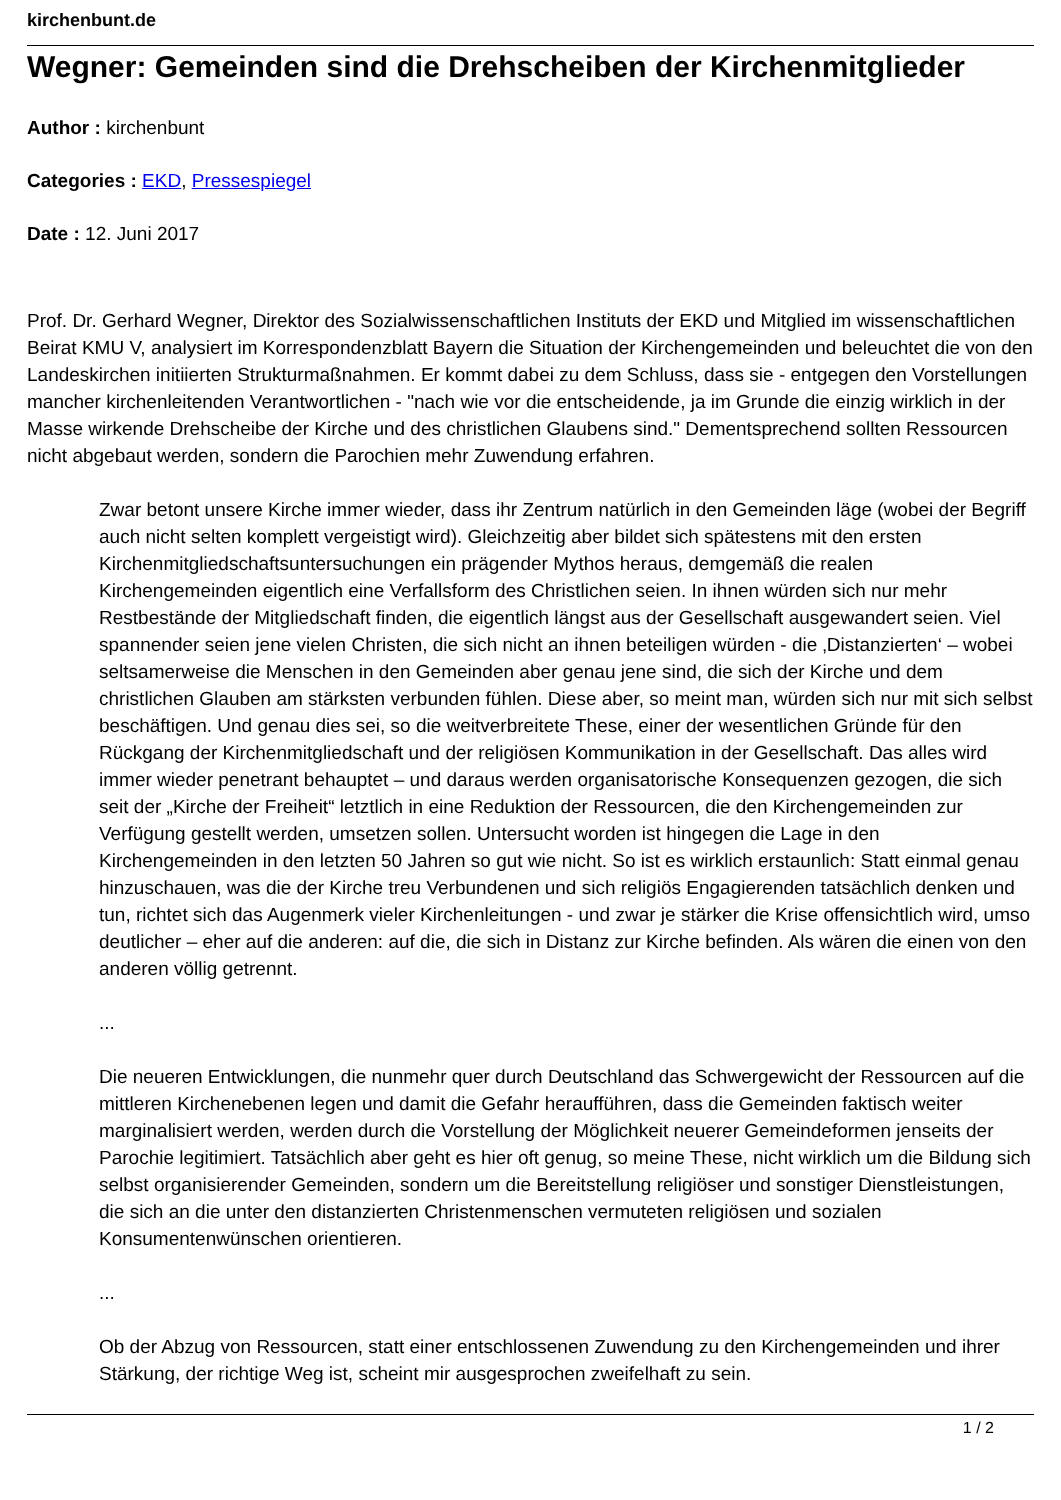kirchenbunt.de
Wegner: Gemeinden sind die Drehscheiben der Kirchenmitglieder
Author : kirchenbunt
Categories : EKD, Pressespiegel
Date : 12. Juni 2017
Prof. Dr. Gerhard Wegner, Direktor des Sozialwissenschaftlichen Instituts der EKD und Mitglied im wissenschaftlichen Beirat KMU V, analysiert im Korrespondenzblatt Bayern die Situation der Kirchengemeinden und beleuchtet die von den Landeskirchen initiierten Strukturmaßnahmen. Er kommt dabei zu dem Schluss, dass sie - entgegen den Vorstellungen mancher kirchenleitenden Verantwortlichen - "nach wie vor die entscheidende, ja im Grunde die einzig wirklich in der Masse wirkende Drehscheibe der Kirche und des christlichen Glaubens sind." Dementsprechend sollten Ressourcen nicht abgebaut werden, sondern die Parochien mehr Zuwendung erfahren.
Zwar betont unsere Kirche immer wieder, dass ihr Zentrum natürlich in den Gemeinden läge (wobei der Begriff auch nicht selten komplett vergeistigt wird). Gleichzeitig aber bildet sich spätestens mit den ersten Kirchenmitgliedschaftsuntersuchungen ein prägender Mythos heraus, demgemäß die realen Kirchengemeinden eigentlich eine Verfallsform des Christlichen seien. In ihnen würden sich nur mehr Restbestände der Mitgliedschaft finden, die eigentlich längst aus der Gesellschaft ausgewandert seien. Viel spannender seien jene vielen Christen, die sich nicht an ihnen beteiligen würden - die ‚Distanzierten‘ – wobei seltsamerweise die Menschen in den Gemeinden aber genau jene sind, die sich der Kirche und dem christlichen Glauben am stärksten verbunden fühlen. Diese aber, so meint man, würden sich nur mit sich selbst beschäftigen. Und genau dies sei, so die weitverbreitete These, einer der wesentlichen Gründe für den Rückgang der Kirchenmitgliedschaft und der religiösen Kommunikation in der Gesellschaft. Das alles wird immer wieder penetrant behauptet – und daraus werden organisatorische Konsequenzen gezogen, die sich seit der „Kirche der Freiheit“ letztlich in eine Reduktion der Ressourcen, die den Kirchengemeinden zur Verfügung gestellt werden, umsetzen sollen. Untersucht worden ist hingegen die Lage in den Kirchengemeinden in den letzten 50 Jahren so gut wie nicht. So ist es wirklich erstaunlich: Statt einmal genau hinzuschauen, was die der Kirche treu Verbundenen und sich religiös Engagierenden tatsächlich denken und tun, richtet sich das Augenmerk vieler Kirchenleitungen - und zwar je stärker die Krise offensichtlich wird, umso deutlicher – eher auf die anderen: auf die, die sich in Distanz zur Kirche befinden. Als wären die einen von den anderen völlig getrennt.
...
Die neueren Entwicklungen, die nunmehr quer durch Deutschland das Schwergewicht der Ressourcen auf die mittleren Kirchenebenen legen und damit die Gefahr heraufführen, dass die Gemeinden faktisch weiter marginalisiert werden, werden durch die Vorstellung der Möglichkeit neuerer Gemeindeformen jenseits der Parochie legitimiert. Tatsächlich aber geht es hier oft genug, so meine These, nicht wirklich um die Bildung sich selbst organisierender Gemeinden, sondern um die Bereitstellung religiöser und sonstiger Dienstleistungen, die sich an die unter den distanzierten Christenmenschen vermuteten religiösen und sozialen Konsumentenwünschen orientieren.
...
Ob der Abzug von Ressourcen, statt einer entschlossenen Zuwendung zu den Kirchengemeinden und ihrer Stärkung, der richtige Weg ist, scheint mir ausgesprochen zweifelhaft zu sein.
1 / 2